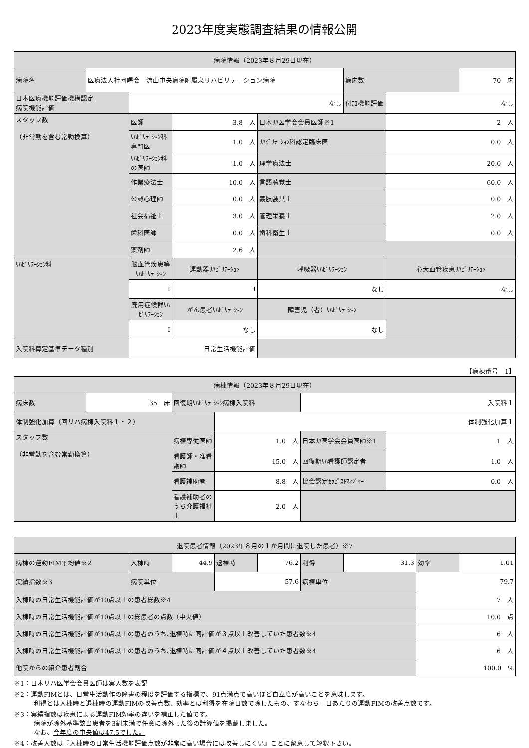2023年度実態調査結果の情報公開
| 病院情報（2023年８月29日現在） | | | | | | | |
| --- | --- | --- | --- | --- | --- | --- | --- |
| 病院名 | 医療法人社団曙会 流山中央病院附属泉リハビリテーション病院 | | | | 病床数 | | 70 床 |
| 日本医療機能評価機構認定 病院機能評価 | | なし | | | 付加機能評価 | なし | |
| スタッフ数 （非常勤を含む常勤換算） | | 医師 | 3.8 人 | 日本ﾘﾊ医学会会員医師※1 | | 2 人 | |
| | | ﾘﾊﾋﾞﾘﾃｰｼｮﾝ科専門医 | 1.0 人 | ﾘﾊﾋﾞﾘﾃｰｼｮﾝ科認定臨床医 | | 0.0 人 | |
| | | ﾘﾊﾋﾞﾘﾃｰｼｮﾝ科の医師 | 1.0 人 | 理学療法士 | | 20.0 人 | |
| | | 作業療法士 | 10.0 人 | 言語聴覚士 | | 60.0 人 | |
| | | 公認心理師 | 0.0 人 | 義肢装具士 | | 0.0 人 | |
| | | 社会福祉士 | 3.0 人 | 管理栄養士 | | 2.0 人 | |
| | | 歯科医師 | 0.0 人 | 歯科衛生士 | | 0.0 人 | |
| | | 薬剤師 | 2.6 人 | | | | |
| ﾘﾊﾋﾞﾘﾃｰｼｮﾝ料 | | 脳血管疾患等ﾘﾊﾋﾞﾘﾃｰｼｮﾝ | 運動器ﾘﾊﾋﾞﾘﾃｰｼｮﾝ | 呼吸器ﾘﾊﾋﾞﾘﾃｰｼｮﾝ | | 心大血管疾患ﾘﾊﾋﾞﾘﾃｰｼｮﾝ | |
| | | Ⅰ | Ⅰ | なし | | なし | |
| | | 廃用症候群ﾘﾊﾋﾞﾘﾃｰｼｮﾝ | がん患者ﾘﾊﾋﾞﾘﾃｰｼｮﾝ | 障害児（者）ﾘﾊﾋﾞﾘﾃｰｼｮﾝ | | | |
| | | Ⅰ | なし | なし | | | |
| 入院料算定基準データ種別 | | 日常生活機能評価 | | | | | |
【病棟番号　1】
| 病棟情報（2023年８月29日現在） | | | | | |
| --- | --- | --- | --- | --- | --- |
| 病床数 | 35 床 | 回復期ﾘﾊﾋﾞﾘﾃｰｼｮﾝ病棟入院料 | | 入院料１ | |
| 体制強化加算（回リハ病棟入院料１・２） | | | 体制強化加算１ | | |
| スタッフ数 （非常勤を含む常勤換算） | | 病棟専従医師 | 1.0 人 | 日本ﾘﾊ医学会会員医師※1 | 1 人 |
| | | 看護師・准看護師 | 15.0 人 | 回復期ﾘﾊ看護師認定者 | 1.0 人 |
| | | 看護補助者 | 8.8 人 | 協会認定ｾﾗﾋﾟｽﾄﾏﾈｼﾞｬｰ | 0.0 人 |
| | | 看護補助者のうち介護福祉士 | 2.0 人 | | |
| 退院患者情報（2023年８月の１か月間に退院した患者）※7 | | | | | | | | |
| --- | --- | --- | --- | --- | --- | --- | --- | --- |
| 病棟の運動FIM平均値※2 | 入棟時 | 44.9 | 退棟時 | 76.2 | 利得 | 31.3 | 効率 | 1.01 |
| 実績指数※3 | 病院単位 | | 57.6 | | 病棟単位 | | 79.7 | |
| 入棟時の日常生活機能評価が10点以上の患者総数※4 | | | | | | | 7 人 | |
| 入棟時の日常生活機能評価が10点以上の総患者の点数（中央値） | | | | | | | 10.0 点 | |
| 入棟時の日常生活機能評価が10点以上の患者のうち､退棟時に同評価が３点以上改善していた患者数※4 | | | | | | | 6 人 | |
| 入棟時の日常生活機能評価が10点以上の患者のうち､退棟時に同評価が４点以上改善していた患者数※4 | | | | | | | 6 人 | |
| 他院からの紹介患者割合 | | | | | | | 100.0 % | |
※1：日本リハ医学会会員医師は実人数を表記
※2：運動FIMとは、日常生活動作の障害の程度を評価する指標で、91点満点で高いほど自立度が高いことを意味します。
利得とは入棟時と退棟時の運動FIMの改善点数、効率とは利得を在院日数で除したもの、すなわち一日あたりの運動FIMの改善点数です。
※3：実績指数は疾患による運動FIM効率の違いを補正した値です。
病院が除外基準該当患者を3割未満で任意に除外した後の計算値を掲載しました。
なお、今年度の中央値は47.5でした。
※4：改善人数は『入棟時の日常生活機能評価点数が非常に高い場合には改善しにくい』ことに留意して解釈下さい。